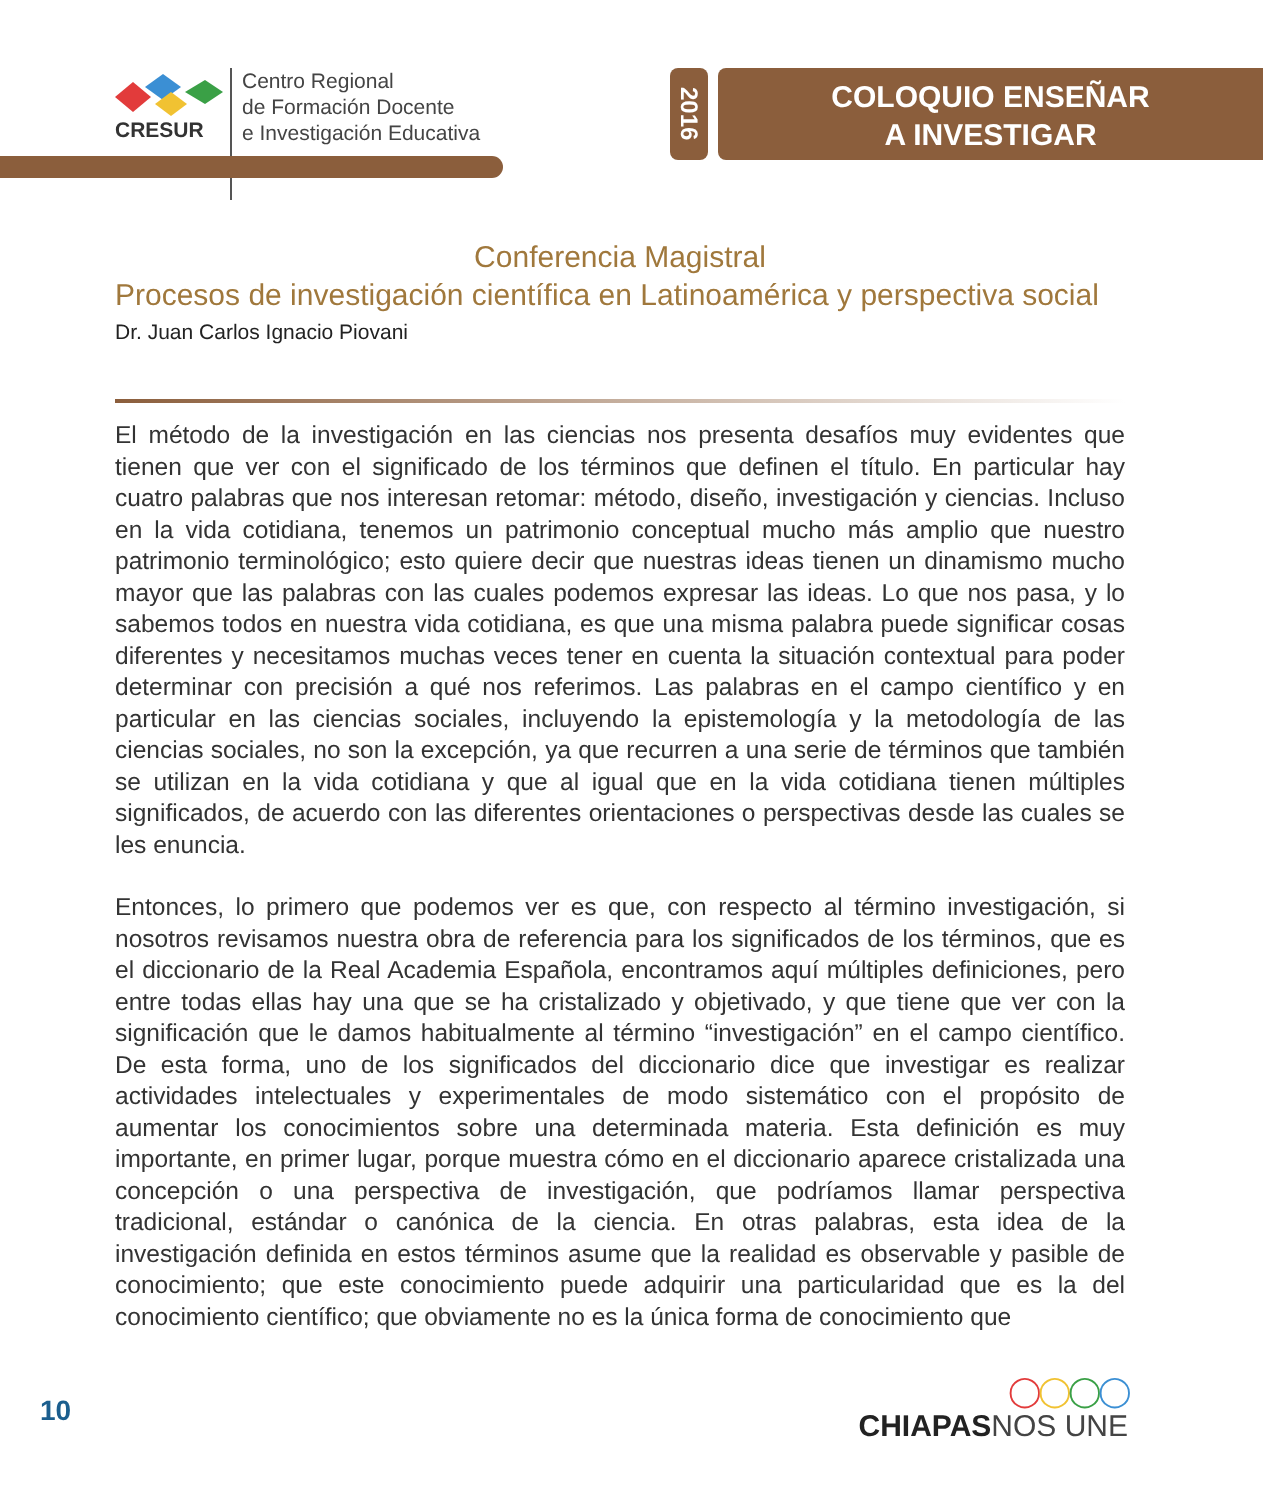CRESUR
Centro Regional
de Formación Docente
e Investigación Educativa
2016
COLOQUIO ENSEÑAR
A INVESTIGAR
Conferencia Magistral
Procesos de investigación científica en Latinoamérica y perspectiva social
Dr. Juan Carlos Ignacio Piovani
El método de la investigación en las ciencias nos presenta desafíos muy evidentes que tienen que ver con el significado de los términos que definen el título. En particular hay cuatro palabras que nos interesan retomar: método, diseño, investigación y ciencias. Incluso en la vida cotidiana, tenemos un patrimonio conceptual mucho más amplio que nuestro patrimonio terminológico; esto quiere decir que nuestras ideas tienen un dinamismo mucho mayor que las palabras con las cuales podemos expresar las ideas. Lo que nos pasa, y lo sabemos todos en nuestra vida cotidiana, es que una misma palabra puede significar cosas diferentes y necesitamos muchas veces tener en cuenta la situación contextual para poder determinar con precisión a qué nos referimos. Las palabras en el campo científico y en particular en las ciencias sociales, incluyendo la epistemología y la metodología de las ciencias sociales, no son la excepción, ya que recurren a una serie de términos que también se utilizan en la vida cotidiana y que al igual que en la vida cotidiana tienen múltiples significados, de acuerdo con las diferentes orientaciones o perspectivas desde las cuales se les enuncia.
Entonces, lo primero que podemos ver es que, con respecto al término investigación, si nosotros revisamos nuestra obra de referencia para los significados de los términos, que es el diccionario de la Real Academia Española, encontramos aquí múltiples definiciones, pero entre todas ellas hay una que se ha cristalizado y objetivado, y que tiene que ver con la significación que le damos habitualmente al término “investigación” en el campo científico. De esta forma, uno de los significados del diccionario dice que investigar es realizar actividades intelectuales y experimentales de modo sistemático con el propósito de aumentar los conocimientos sobre una determinada materia. Esta definición es muy importante, en primer lugar, porque muestra cómo en el diccionario aparece cristalizada una concepción o una perspectiva de investigación, que podríamos llamar perspectiva tradicional, estándar o canónica de la ciencia. En otras palabras, esta idea de la investigación definida en estos términos asume que la realidad es observable y pasible de conocimiento; que este conocimiento puede adquirir una particularidad que es la del conocimiento científico; que obviamente no es la única forma de conocimiento que
10
◯◯◯◯
CHIAPAS NOS UNE